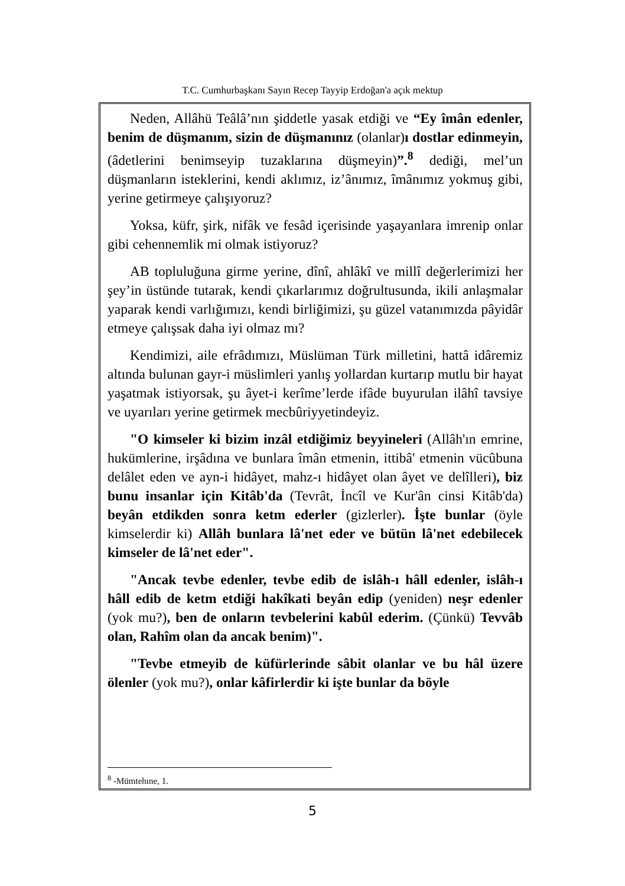T.C. Cumhurbaşkanı Sayın Recep Tayyip Erdoğan'a açık mektup
Neden, Allâhü Teâlâ’nın şiddetle yasak etdiği ve “Ey îmân edenler, benim de düşmanım, sizin de düşmanınız (olanlar)ı dostlar edinmeyin, (âdetlerini benimseyip tuzaklarına düşmeyin)”.<sup>8</sup> dediği, mel’un düşmanların isteklerini, kendi aklımız, iz’ânımız, îmânımız yokmuş gibi, yerine getirmeye çalışıyoruz?
Yoksa, küfr, şirk, nifâk ve fesâd içerisinde yaşayanlara imrenip onlar gibi cehennemlik mi olmak istiyoruz?
AB topluluğuna girme yerine, dînî, ahlâkî ve millî değerlerimizi her şey’in üstünde tutarak, kendi çıkarlarımız doğrultusunda, ikili anlaşmalar yaparak kendi varlığımızı, kendi birliğimizi, şu güzel vatanımızda pâyidâr etmeye çalışsak daha iyi olmaz mı?
Kendimizi, aile efrâdımızı, Müslüman Türk milletini, hattâ idâremiz altında bulunan gayr-i müslimleri yanlış yollardan kurtarıp mutlu bir hayat yaşatmak istiyorsak, şu âyet-i kerîme’lerde ifâde buyurulan ilâhî tavsiye ve uyarıları yerine getirmek mecbûriyyetindeyiz.
"O kimseler ki bizim inzâl etdiğimiz beyyineleri (Allâh'ın emrine, hukümlerine, irşâdına ve bunlara îmân etmenin, ittibâ' etmenin vücûbuna delâlet eden ve ayn-i hidâyet, mahz-ı hidâyet olan âyet ve delîlleri), biz bunu insanlar için Kitâb'da (Tevrât, İncîl ve Kur'ân cinsi Kitâb'da) beyân etdikden sonra ketm ederler (gizlerler). İşte bunlar (öyle kimselerdir ki) Allâh bunlara lâ'net eder ve bütün lâ'net edebilecek kimseler de lâ'net eder".
"Ancak tevbe edenler, tevbe edib de islâh-ı hâll edenler, islâh-ı hâll edib de ketm etdiği hakîkati beyân edip (yeniden) neşr edenler (yok mu?), ben de onların tevbelerini kabûl ederim. (Çünkü) Tevvâb olan, Rahîm olan da ancak benim)".
"Tevbe etmeyib de küfürlerinde sâbit olanlar ve bu hâl üzere ölenler (yok mu?), onlar kâfirlerdir ki işte bunlar da böyle
<sup>8</sup> -Mümtehıne, 1.
5